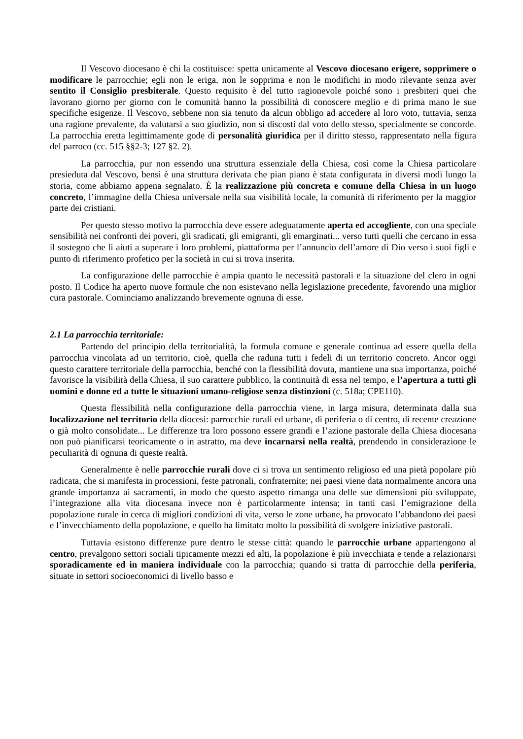Il Vescovo diocesano è chi la costituisce: spetta unicamente al Vescovo diocesano erigere, sopprimere o modificare le parrocchie; egli non le eriga, non le sopprima e non le modifichi in modo rilevante senza aver sentito il Consiglio presbiterale. Questo requisito è del tutto ragionevole poiché sono i presbiteri quei che lavorano giorno per giorno con le comunità hanno la possibilità di conoscere meglio e di prima mano le sue specifiche esigenze. Il Vescovo, sebbene non sia tenuto da alcun obbligo ad accedere al loro voto, tuttavia, senza una ragione prevalente, da valutarsi a suo giudizio, non si discosti dal voto dello stesso, specialmente se concorde. La parrocchia eretta legittimamente gode di personalità giuridica per il diritto stesso, rappresentato nella figura del parroco (cc. 515 §§2-3; 127 §2. 2).
La parrocchia, pur non essendo una struttura essenziale della Chiesa, così come la Chiesa particolare presieduta dal Vescovo, bensì è una struttura derivata che pian piano è stata configurata in diversi modi lungo la storia, come abbiamo appena segnalato. È la realizzazione più concreta e comune della Chiesa in un luogo concreto, l’immagine della Chiesa universale nella sua visibilità locale, la comunità di riferimento per la maggior parte dei cristiani.
Per questo stesso motivo la parrocchia deve essere adeguatamente aperta ed accogliente, con una speciale sensibilità nei confronti dei poveri, gli sradicati, gli emigranti, gli emarginati... verso tutti quelli che cercano in essa il sostegno che li aiuti a superare i loro problemi, piattaforma per l’annuncio dell’amore di Dio verso i suoi figli e punto di riferimento profetico per la società in cui si trova inserita.
La configurazione delle parrocchie è ampia quanto le necessità pastorali e la situazione del clero in ogni posto. Il Codice ha aperto nuove formule che non esistevano nella legislazione precedente, favorendo una miglior cura pastorale. Cominciamo analizzando brevemente ognuna di esse.
2.1 La parrocchia territoriale:
Partendo del principio della territorialità, la formula comune e generale continua ad essere quella della parrocchia vincolata ad un territorio, cioè, quella che raduna tutti i fedeli di un territorio concreto. Ancor oggi questo carattere territoriale della parrocchia, benché con la flessibilità dovuta, mantiene una sua importanza, poiché favorisce la visibilità della Chiesa, il suo carattere pubblico, la continuità di essa nel tempo, e l’apertura a tutti gli uomini e donne ed a tutte le situazioni umano-religiose senza distinzioni (c. 518a; CPE110).
Questa flessibilità nella configurazione della parrocchia viene, in larga misura, determinata dalla sua localizzazione nel territorio della diocesi: parrocchie rurali ed urbane, di periferia o di centro, di recente creazione o già molto consolidate... Le differenze tra loro possono essere grandi e l’azione pastorale della Chiesa diocesana non può pianificarsi teoricamente o in astratto, ma deve incarnarsi nella realtà, prendendo in considerazione le peculiarità di ognuna di queste realtà.
Generalmente è nelle parrocchie rurali dove ci si trova un sentimento religioso ed una pietà popolare più radicata, che si manifesta in processioni, feste patronali, confraternite; nei paesi viene data normalmente ancora una grande importanza ai sacramenti, in modo che questo aspetto rimanga una delle sue dimensioni più sviluppate, l’integrazione alla vita diocesana invece non è particolarmente intensa; in tanti casi l’emigrazione della popolazione rurale in cerca di migliori condizioni di vita, verso le zone urbane, ha provocato l’abbandono dei paesi e l’invecchiamento della popolazione, e quello ha limitato molto la possibilità di svolgere iniziative pastorali.
Tuttavia esistono differenze pure dentro le stesse città: quando le parrocchie urbane appartengono al centro, prevalgono settori sociali tipicamente mezzi ed alti, la popolazione è più invecchiata e tende a relazionarsi sporadicamente ed in maniera individuale con la parrocchia; quando si tratta di parrocchie della periferia, situate in settori socioeconomici di livello basso e